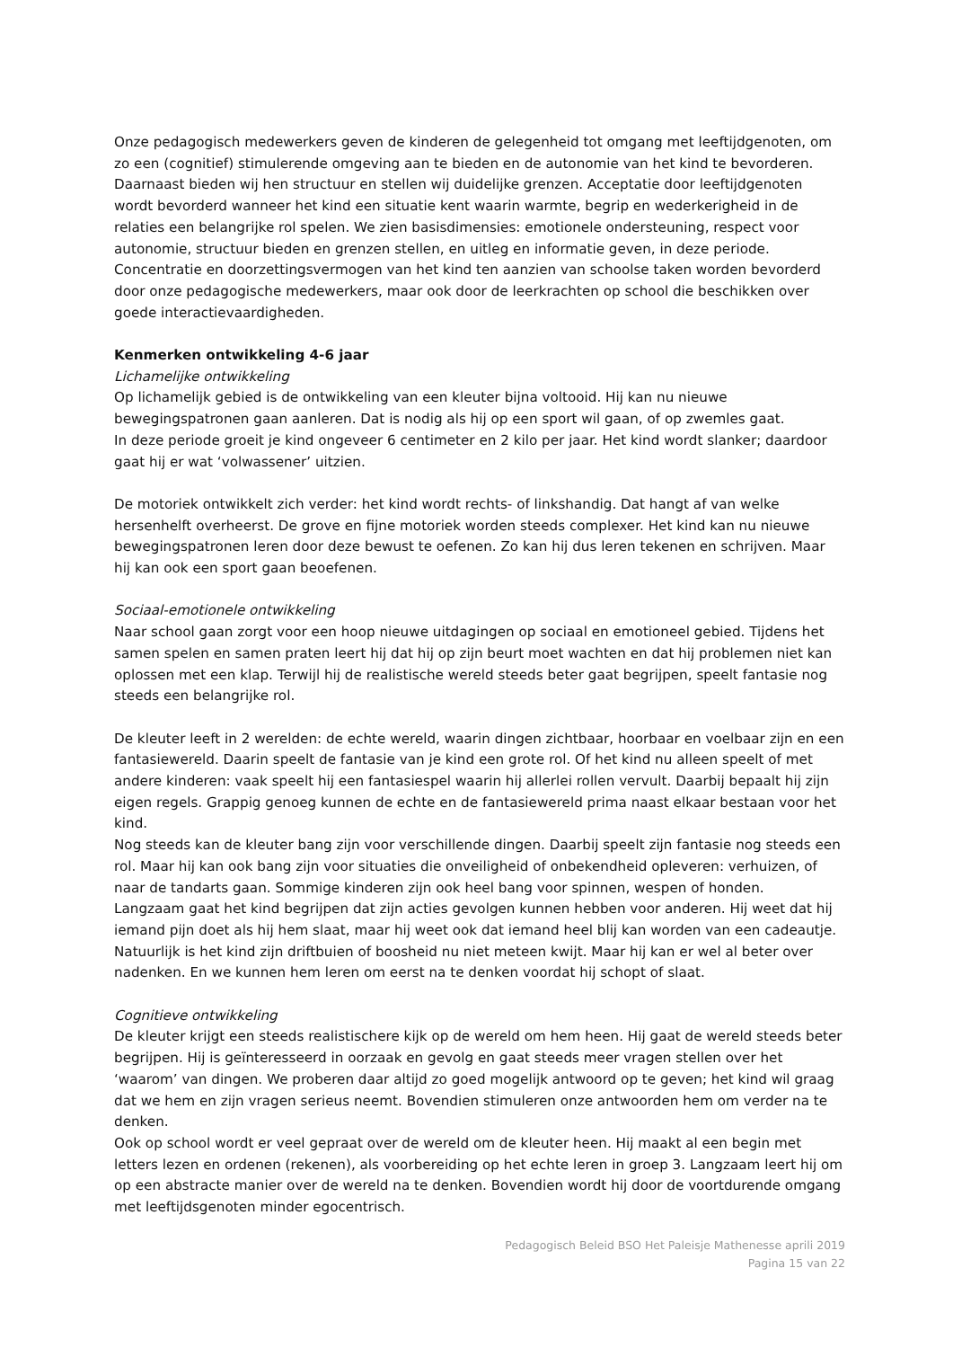Onze pedagogisch medewerkers geven de kinderen de gelegenheid tot omgang met leeftijdgenoten, om zo een (cognitief) stimulerende omgeving aan te bieden en de autonomie van het kind te bevorderen. Daarnaast bieden wij hen structuur en stellen wij duidelijke grenzen. Acceptatie door leeftijdgenoten wordt bevorderd wanneer het kind een situatie kent waarin warmte, begrip en wederkerigheid in de relaties een belangrijke rol spelen. We zien basisdimensies: emotionele ondersteuning, respect voor autonomie, structuur bieden en grenzen stellen, en uitleg en informatie geven, in deze periode. Concentratie en doorzettingsvermogen van het kind ten aanzien van schoolse taken worden bevorderd door onze pedagogische medewerkers, maar ook door de leerkrachten op school die beschikken over goede interactievaardigheden.
Kenmerken ontwikkeling 4-6 jaar
Lichamelijke ontwikkeling
Op lichamelijk gebied is de ontwikkeling van een kleuter bijna voltooid. Hij kan nu nieuwe bewegingspatronen gaan aanleren. Dat is nodig als hij op een sport wil gaan, of op zwemles gaat.
In deze periode groeit je kind ongeveer 6 centimeter en 2 kilo per jaar. Het kind wordt slanker; daardoor gaat hij er wat ‘volwassener’ uitzien.
De motoriek ontwikkelt zich verder: het kind wordt rechts- of linkshandig. Dat hangt af van welke hersenhelft overheerst. De grove en fijne motoriek worden steeds complexer. Het kind kan nu nieuwe bewegingspatronen leren door deze bewust te oefenen. Zo kan hij dus leren tekenen en schrijven. Maar hij kan ook een sport gaan beoefenen.
Sociaal-emotionele ontwikkeling
Naar school gaan zorgt voor een hoop nieuwe uitdagingen op sociaal en emotioneel gebied. Tijdens het samen spelen en samen praten leert hij dat hij op zijn beurt moet wachten en dat hij problemen niet kan oplossen met een klap. Terwijl hij de realistische wereld steeds beter gaat begrijpen, speelt fantasie nog steeds een belangrijke rol.
De kleuter leeft in 2 werelden: de echte wereld, waarin dingen zichtbaar, hoorbaar en voelbaar zijn en een fantasiewereld. Daarin speelt de fantasie van je kind een grote rol. Of het kind nu alleen speelt of met andere kinderen: vaak speelt hij een fantasiespel waarin hij allerlei rollen vervult. Daarbij bepaalt hij zijn eigen regels. Grappig genoeg kunnen de echte en de fantasiewereld prima naast elkaar bestaan voor het kind.
Nog steeds kan de kleuter bang zijn voor verschillende dingen. Daarbij speelt zijn fantasie nog steeds een rol. Maar hij kan ook bang zijn voor situaties die onveiligheid of onbekendheid opleveren: verhuizen, of naar de tandarts gaan. Sommige kinderen zijn ook heel bang voor spinnen, wespen of honden.
Langzaam gaat het kind begrijpen dat zijn acties gevolgen kunnen hebben voor anderen. Hij weet dat hij iemand pijn doet als hij hem slaat, maar hij weet ook dat iemand heel blij kan worden van een cadeautje. Natuurlijk is het kind zijn driftbuien of boosheid nu niet meteen kwijt. Maar hij kan er wel al beter over nadenken. En we kunnen hem leren om eerst na te denken voordat hij schopt of slaat.
Cognitieve ontwikkeling
De kleuter krijgt een steeds realistischere kijk op de wereld om hem heen. Hij gaat de wereld steeds beter begrijpen. Hij is geïnteresseerd in oorzaak en gevolg en gaat steeds meer vragen stellen over het ‘waarom’ van dingen. We proberen daar altijd zo goed mogelijk antwoord op te geven; het kind wil graag dat we hem en zijn vragen serieus neemt. Bovendien stimuleren onze antwoorden hem om verder na te denken.
Ook op school wordt er veel gepraat over de wereld om de kleuter heen. Hij maakt al een begin met letters lezen en ordenen (rekenen), als voorbereiding op het echte leren in groep 3. Langzaam leert hij om op een abstracte manier over de wereld na te denken. Bovendien wordt hij door de voortdurende omgang met leeftijdsgenoten minder egocentrisch.
Pedagogisch Beleid BSO Het Paleisje Mathenesse aprili 2019
Pagina 15 van 22